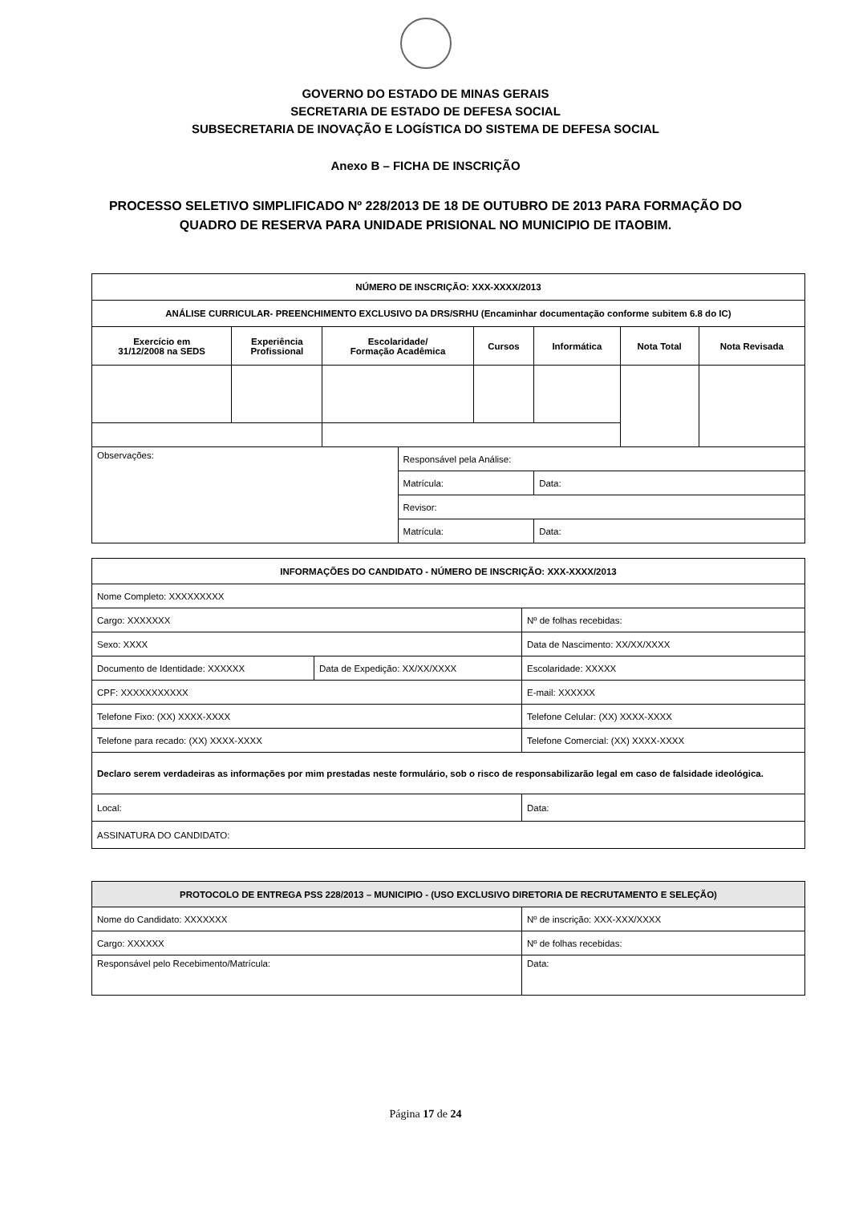GOVERNO DO ESTADO DE MINAS GERAIS
SECRETARIA DE ESTADO DE DEFESA SOCIAL
SUBSECRETARIA DE INOVAÇÃO E LOGÍSTICA DO SISTEMA DE DEFESA SOCIAL
Anexo B – FICHA DE INSCRIÇÃO
PROCESSO SELETIVO SIMPLIFICADO Nº 228/2013 DE 18 DE OUTUBRO DE 2013 PARA FORMAÇÃO DO
QUADRO DE RESERVA PARA UNIDADE PRISIONAL NO MUNICIPIO DE ITAOBIM.
| NÚMERO DE INSCRIÇÃO: XXX-XXXX/2013 | | | | | | | |
| --- | --- | --- | --- | --- | --- | --- | --- |
| ANÁLISE CURRICULAR- PREENCHIMENTO EXCLUSIVO DA DRS/SRHU (Encaminhar documentação conforme subitem 6.8 do IC) | | | | | | | |
| Exercício em 31/12/2008 na SEDS | Experiência Profissional | Escolaridade/ Formação Acadêmica | | Cursos | Informática | Nota Total | Nota Revisada |
| Observações: | | | Responsável pela Análise: | | | | |
| | | | Matrícula: | | Data: | | |
| | | | Revisor: | | | | |
| | | | Matrícula: | | Data: | | |
| INFORMAÇÕES DO CANDIDATO - NÚMERO DE INSCRIÇÃO: XXX-XXXX/2013 | | |
| --- | --- | --- |
| Nome Completo: XXXXXXXXX | | |
| Cargo: XXXXXXX | | Nº de folhas recebidas: |
| Sexo: XXXX | | Data de Nascimento: XX/XX/XXXX |
| Documento de Identidade: XXXXXX | Data de Expedição: XX/XX/XXXX | Escolaridade: XXXXX |
| CPF: XXXXXXXXXXX | | E-mail: XXXXXX |
| Telefone Fixo: (XX) XXXX-XXXX | | Telefone Celular: (XX) XXXX-XXXX |
| Telefone para recado: (XX) XXXX-XXXX | | Telefone Comercial: (XX) XXXX-XXXX |
| Declaro serem verdadeiras as informações por mim prestadas neste formulário, sob o risco de responsabilizarão legal em caso de falsidade ideológica. | | |
| Local: | | Data: |
| ASSINATURA DO CANDIDATO: | | |
| PROTOCOLO DE ENTREGA PSS 228/2013 – MUNICIPIO - (USO EXCLUSIVO DIRETORIA DE RECRUTAMENTO E SELEÇÃO) | |
| --- | --- |
| Nome do Candidato: XXXXXXX | Nº de inscrição: XXX-XXX/XXXX |
| Cargo: XXXXXX | Nº de folhas recebidas: |
| Responsável pelo Recebimento/Matrícula: | Data: |
Página 17 de 24